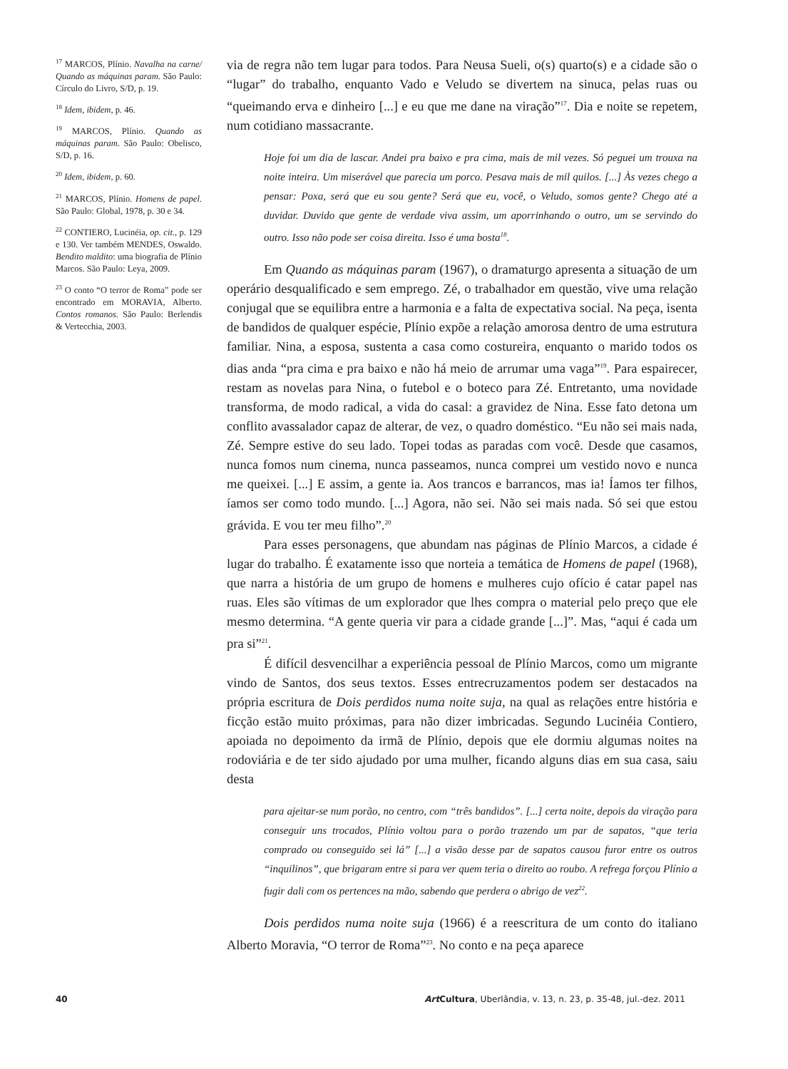<sup>17</sup> MARCOS, Plínio. Navalha na carne/ Quando as máquinas param. São Paulo: Círculo do Livro, S/D, p. 19.
<sup>18</sup> Idem, ibidem, p. 46.
<sup>19</sup> MARCOS, Plínio. Quando as máquinas param. São Paulo: Obelisco, S/D, p. 16.
<sup>20</sup> Idem, ibidem, p. 60.
<sup>21</sup> MARCOS, Plínio. Homens de papel. São Paulo: Global, 1978, p. 30 e 34.
<sup>22</sup> CONTIERO, Lucinéia, op. cit., p. 129 e 130. Ver também MENDES, Oswaldo. Bendito maldito: uma biografia de Plínio Marcos. São Paulo: Leya, 2009.
<sup>23</sup> O conto “O terror de Roma” pode ser encontrado em MORAVIA, Alberto. Contos romanos. São Paulo: Berlendis & Vertecchia, 2003.
via de regra não tem lugar para todos. Para Neusa Sueli, o(s) quarto(s) e a cidade são o “lugar” do trabalho, enquanto Vado e Veludo se divertem na sinuca, pelas ruas ou “queimando erva e dinheiro [...] e eu que me dane na viração”<sup>17</sup>. Dia e noite se repetem, num cotidiano massacrante.
Hoje foi um dia de lascar. Andei pra baixo e pra cima, mais de mil vezes. Só peguei um trouxa na noite inteira. Um miserável que parecia um porco. Pesava mais de mil quilos. [...] Às vezes chego a pensar: Poxa, será que eu sou gente? Será que eu, você, o Veludo, somos gente? Chego até a duvidar. Duvido que gente de verdade viva assim, um aporrinhando o outro, um se servindo do outro. Isso não pode ser coisa direita. Isso é uma bosta<sup>18</sup>.
Em Quando as máquinas param (1967), o dramaturgo apresenta a situação de um operário desqualificado e sem emprego. Zé, o trabalhador em questão, vive uma relação conjugal que se equilibra entre a harmonia e a falta de expectativa social. Na peça, isenta de bandidos de qualquer espécie, Plínio expõe a relação amorosa dentro de uma estrutura familiar. Nina, a esposa, sustenta a casa como costureira, enquanto o marido todos os dias anda “pra cima e pra baixo e não há meio de arrumar uma vaga”<sup>19</sup>. Para espairecer, restam as novelas para Nina, o futebol e o boteco para Zé. Entretanto, uma novidade transforma, de modo radical, a vida do casal: a gravidez de Nina. Esse fato detona um conflito avassalador capaz de alterar, de vez, o quadro doméstico. “Eu não sei mais nada, Zé. Sempre estive do seu lado. Topei todas as paradas com você. Desde que casamos, nunca fomos num cinema, nunca passeamos, nunca comprei um vestido novo e nunca me queixei. [...] E assim, a gente ia. Aos trancos e barrancos, mas ia! Íamos ter filhos, íamos ser como todo mundo. [...] Agora, não sei. Não sei mais nada. Só sei que estou grávida. E vou ter meu filho”.<sup>20</sup>
Para esses personagens, que abundam nas páginas de Plínio Marcos, a cidade é lugar do trabalho. É exatamente isso que norteia a temática de Homens de papel (1968), que narra a história de um grupo de homens e mulheres cujo ofício é catar papel nas ruas. Eles são vítimas de um explorador que lhes compra o material pelo preço que ele mesmo determina. “A gente queria vir para a cidade grande [...]”. Mas, “aqui é cada um pra si”<sup>21</sup>.
É difícil desvencilhar a experiência pessoal de Plínio Marcos, como um migrante vindo de Santos, dos seus textos. Esses entrecruzamentos podem ser destacados na própria escritura de Dois perdidos numa noite suja, na qual as relações entre história e ficção estão muito próximas, para não dizer imbricadas. Segundo Lucinéia Contiero, apoiada no depoimento da irmã de Plínio, depois que ele dormiu algumas noites na rodoviária e de ter sido ajudado por uma mulher, ficando alguns dias em sua casa, saiu desta
para ajeitar-se num porão, no centro, com “três bandidos”. [...] certa noite, depois da viração para conseguir uns trocados, Plínio voltou para o porão trazendo um par de sapatos, “que teria comprado ou conseguido sei lá” [...] a visão desse par de sapatos causou furor entre os outros “inquilinos”, que brigaram entre si para ver quem teria o direito ao roubo. A refrega forçou Plínio a fugir dali com os pertences na mão, sabendo que perdera o abrigo de vez<sup>22</sup>.
Dois perdidos numa noite suja (1966) é a reescritura de um conto do italiano Alberto Moravia, “O terror de Roma”<sup>23</sup>. No conto e na peça aparece
40 Art Cultura, Uberlândia, v. 13, n. 23, p. 35-48, jul.-dez. 2011